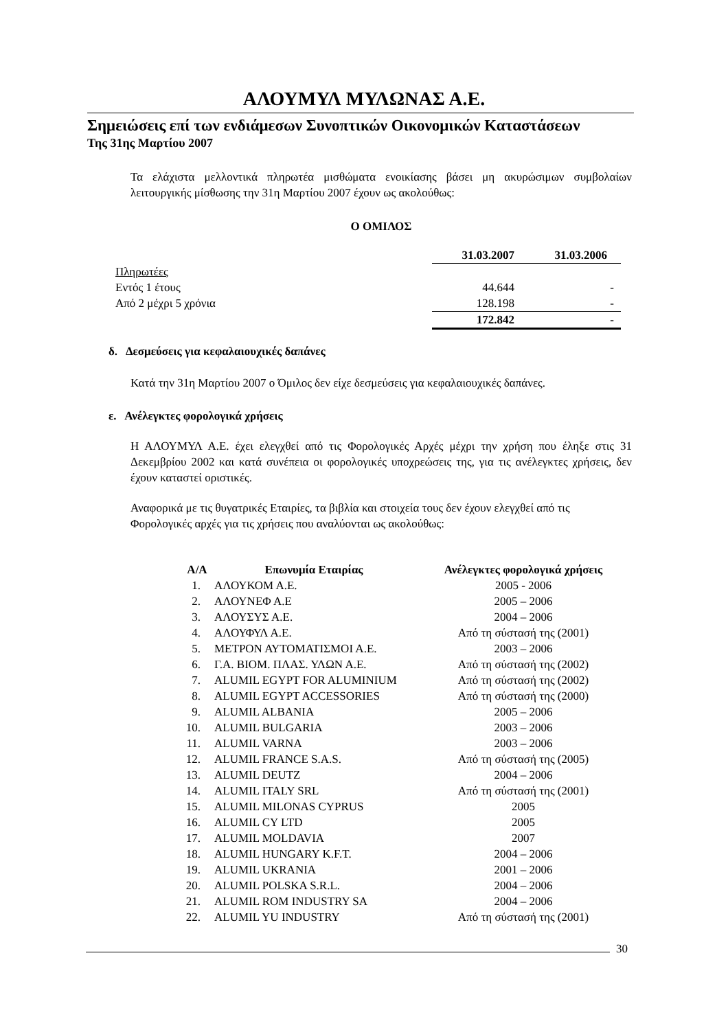ΑΛΟΥΜΥΛ ΜΥΛΩΝΑΣ Α.Ε.
Σημειώσεις επί των ενδιάμεσων Συνοπτικών Οικονομικών Καταστάσεων
Της 31ης Μαρτίου 2007
Τα ελάχιστα μελλοντικά πληρωτέα μισθώματα ενοικίασης βάσει μη ακυρώσιμων συμβολαίων λειτουργικής μίσθωσης την 31η Μαρτίου 2007 έχουν ως ακολούθως:
Ο ΟΜΙΛΟΣ
| | 31.03.2007 | 31.03.2006 |
| --- | --- | --- |
| Πληρωτέες | | |
| Εντός 1 έτους | 44.644 | - |
| Από 2 μέχρι 5 χρόνια | 128.198 | - |
| | 172.842 | - |
δ. Δεσμεύσεις για κεφαλαιουχικές δαπάνες
Κατά την 31η Μαρτίου 2007 ο Όμιλος δεν είχε δεσμεύσεις για κεφαλαιουχικές δαπάνες.
ε. Ανέλεγκτες φορολογικά χρήσεις
Η ΑΛΟΥΜΥΛ Α.Ε. έχει ελεγχθεί από τις Φορολογικές Αρχές μέχρι την χρήση που έληξε στις 31 Δεκεμβρίου 2002 και κατά συνέπεια οι φορολογικές υποχρεώσεις της, για τις ανέλεγκτες χρήσεις, δεν έχουν καταστεί οριστικές.
Αναφορικά με τις θυγατρικές Εταιρίες, τα βιβλία και στοιχεία τους δεν έχουν ελεγχθεί από τις Φορολογικές αρχές για τις χρήσεις που αναλύονται ως ακολούθως:
| Α/Α | Επωνυμία Εταιρίας | Ανέλεγκτες φορολογικά χρήσεις |
| --- | --- | --- |
| 1. | ΑΛΟΥΚΟΜ Α.Ε. | 2005 - 2006 |
| 2. | ΑΛΟΥΝΕΦ Α.Ε | 2005 – 2006 |
| 3. | ΑΛΟΥΣΥΣ Α.Ε. | 2004 – 2006 |
| 4. | ΑΛΟΥΦΥΛ Α.Ε. | Από τη σύστασή της (2001) |
| 5. | ΜΕΤΡΟΝ ΑΥΤΟΜΑΤΙΣΜΟΙ Α.Ε. | 2003 – 2006 |
| 6. | Γ.Α. ΒΙΟΜ. ΠΛΑΣ. ΥΛΩΝ Α.Ε. | Από τη σύστασή της (2002) |
| 7. | ALUMIL EGYPT FOR ALUMINIUM | Από τη σύστασή της (2002) |
| 8. | ALUMIL EGYPT ACCESSORIES | Από τη σύστασή της (2000) |
| 9. | ALUMIL ALBANIA | 2005 – 2006 |
| 10. | ALUMIL BULGARIA | 2003 – 2006 |
| 11. | ALUMIL VARNA | 2003 – 2006 |
| 12. | ALUMIL FRANCE S.A.S. | Από τη σύστασή της (2005) |
| 13. | ALUMIL DEUTZ | 2004 – 2006 |
| 14. | ALUMIL ITALY SRL | Από τη σύστασή της (2001) |
| 15. | ALUMIL MILONAS CYPRUS | 2005 |
| 16. | ALUMIL CY LTD | 2005 |
| 17. | ALUMIL MOLDAVIA | 2007 |
| 18. | ALUMIL HUNGARY K.F.T. | 2004 – 2006 |
| 19. | ALUMIL UKRANIA | 2001 – 2006 |
| 20. | ALUMIL POLSKA S.R.L. | 2004 – 2006 |
| 21. | ALUMIL ROM INDUSTRY SA | 2004 – 2006 |
| 22. | ALUMIL YU INDUSTRY | Από τη σύστασή της (2001) |
30